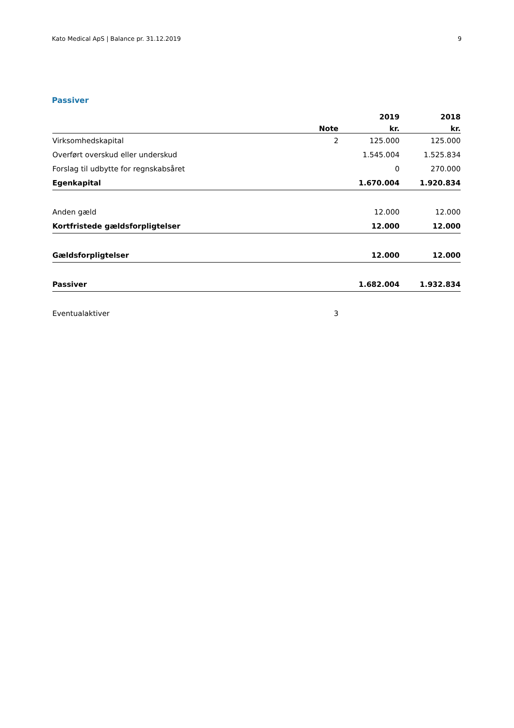Kato Medical ApS | Balance pr. 31.12.2019 9
Passiver
| | | 2019 | 2018 |
| --- | --- | --- | --- |
| | Note | kr. | kr. |
| Virksomhedskapital | 2 | 125.000 | 125.000 |
| Overført overskud eller underskud | | 1.545.004 | 1.525.834 |
| Forslag til udbytte for regnskabsåret | | 0 | 270.000 |
| Egenkapital | | 1.670.004 | 1.920.834 |
| Anden gæld | | 12.000 | 12.000 |
| Kortfristede gældsforpligtelser | | 12.000 | 12.000 |
| Gældsforpligtelser | | 12.000 | 12.000 |
| Passiver | | 1.682.004 | 1.932.834 |
| Eventualaktiver | 3 | | |